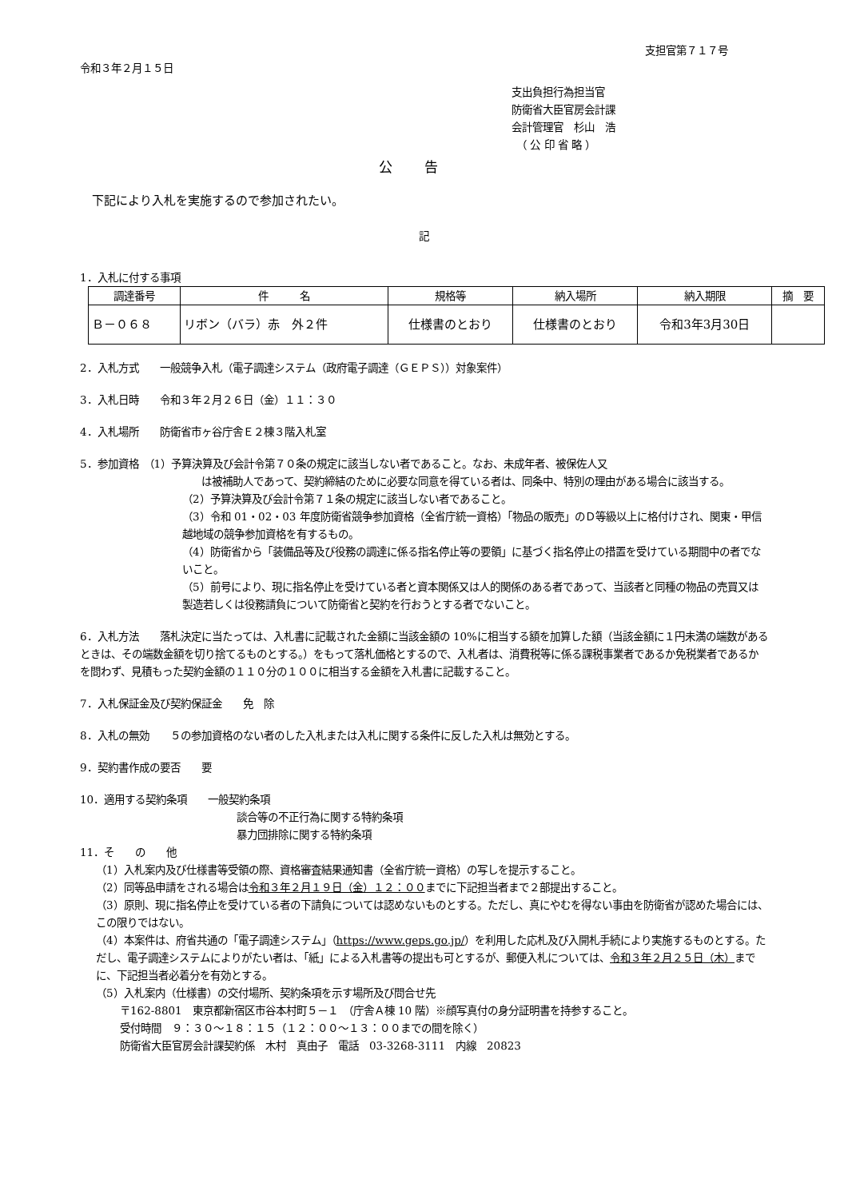支担官第７１７号
令和３年２月１５日
支出負担行為担当官
防衛省大臣官房会計課
会計管理官　杉山　浩
　（ 公 印 省 略 ）
公告
　下記により入札を実施するので参加されたい。
記
1．入札に付する事項
| 調達番号 | 件 名 | 規格等 | 納入場所 | 納入期限 | 摘 要 |
| --- | --- | --- | --- | --- | --- |
| Ｂ－０６８ | リボン（バラ）赤 外２件 | 仕様書のとおり | 仕様書のとおり | 令和3年3月30日 | |
2．入札方式　　一般競争入札（電子調達システム（政府電子調達（ＧＥＰＳ））対象案件）
3．入札日時　　令和３年２月２６日（金）１１：３０
4．入札場所　　防衛省市ヶ谷庁舎Ｅ２棟３階入札室
5．参加資格　（1）予算決算及び会計令第７０条の規定に該当しない者であること。なお、未成年者、被保佐人又
は被補助人であって、契約締結のために必要な同意を得ている者は、同条中、特別の理由がある場合に該当する。
（2）予算決算及び会計令第７１条の規定に該当しない者であること。
（3）令和 01・02・03 年度防衛省競争参加資格（全省庁統一資格）「物品の販売」のＤ等級以上に格付けされ、関東・甲信越地域の競争参加資格を有するもの。
（4）防衛省から「装備品等及び役務の調達に係る指名停止等の要領」に基づく指名停止の措置を受けている期間中の者でないこと。
（5）前号により、現に指名停止を受けている者と資本関係又は人的関係のある者であって、当該者と同種の物品の売買又は製造若しくは役務請負について防衛省と契約を行おうとする者でないこと。
6．入札方法　　落札決定に当たっては、入札書に記載された金額に当該金額の 10%に相当する額を加算した額（当該金額に１円未満の端数があるときは、その端数金額を切り捨てるものとする。）をもって落札価格とするので、入札者は、消費税等に係る課税事業者であるか免税業者であるかを問わず、見積もった契約金額の１１０分の１００に相当する金額を入札書に記載すること。
7．入札保証金及び契約保証金　　免　除
8．入札の無効　　５の参加資格のない者のした入札または入札に関する条件に反した入札は無効とする。
9．契約書作成の要否　　要
10．適用する契約条項　　一般契約条項
談合等の不正行為に関する特約条項
暴力団排除に関する特約条項
11．そ　　の　　他
（1）入札案内及び仕様書等受領の際、資格審査結果通知書（全省庁統一資格）の写しを提示すること。
（2）同等品申請をされる場合は令和３年２月１９日（金）１２：００までに下記担当者まで２部提出すること。
（3）原則、現に指名停止を受けている者の下請負については認めないものとする。ただし、真にやむを得ない事由を防衛省が認めた場合には、この限りではない。
（4）本案件は、府省共通の「電子調達システム」（https://www.geps.go.jp/）を利用した応札及び入開札手続により実施するものとする。ただし、電子調達システムによりがたい者は、「紙」による入札書等の提出も可とするが、郵便入札については、令和３年２月２５日（木）までに、下記担当者必着分を有効とする。
（5）入札案内（仕様書）の交付場所、契約条項を示す場所及び問合せ先
〒162-8801　東京都新宿区市谷本村町５－１　（庁舎Ａ棟 10 階）※顔写真付の身分証明書を持参すること。
受付時間　９：３０～１８：１５（１２：００～１３：００までの間を除く）
防衛省大臣官房会計課契約係　木村　真由子　電話　03-3268-3111　内線　20823